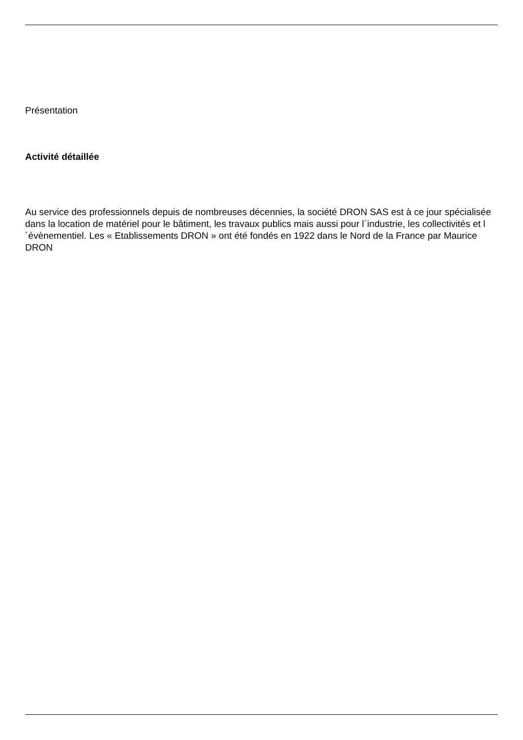Présentation
Activité détaillée
Au service des professionnels depuis de nombreuses décennies, la société DRON SAS est à ce jour spécialisée dans la location de matériel pour le bâtiment, les travaux publics mais aussi pour l´industrie, les collectivités et l´évènementiel. Les « Etablissements DRON » ont été fondés en 1922 dans le Nord de la France par Maurice DRON